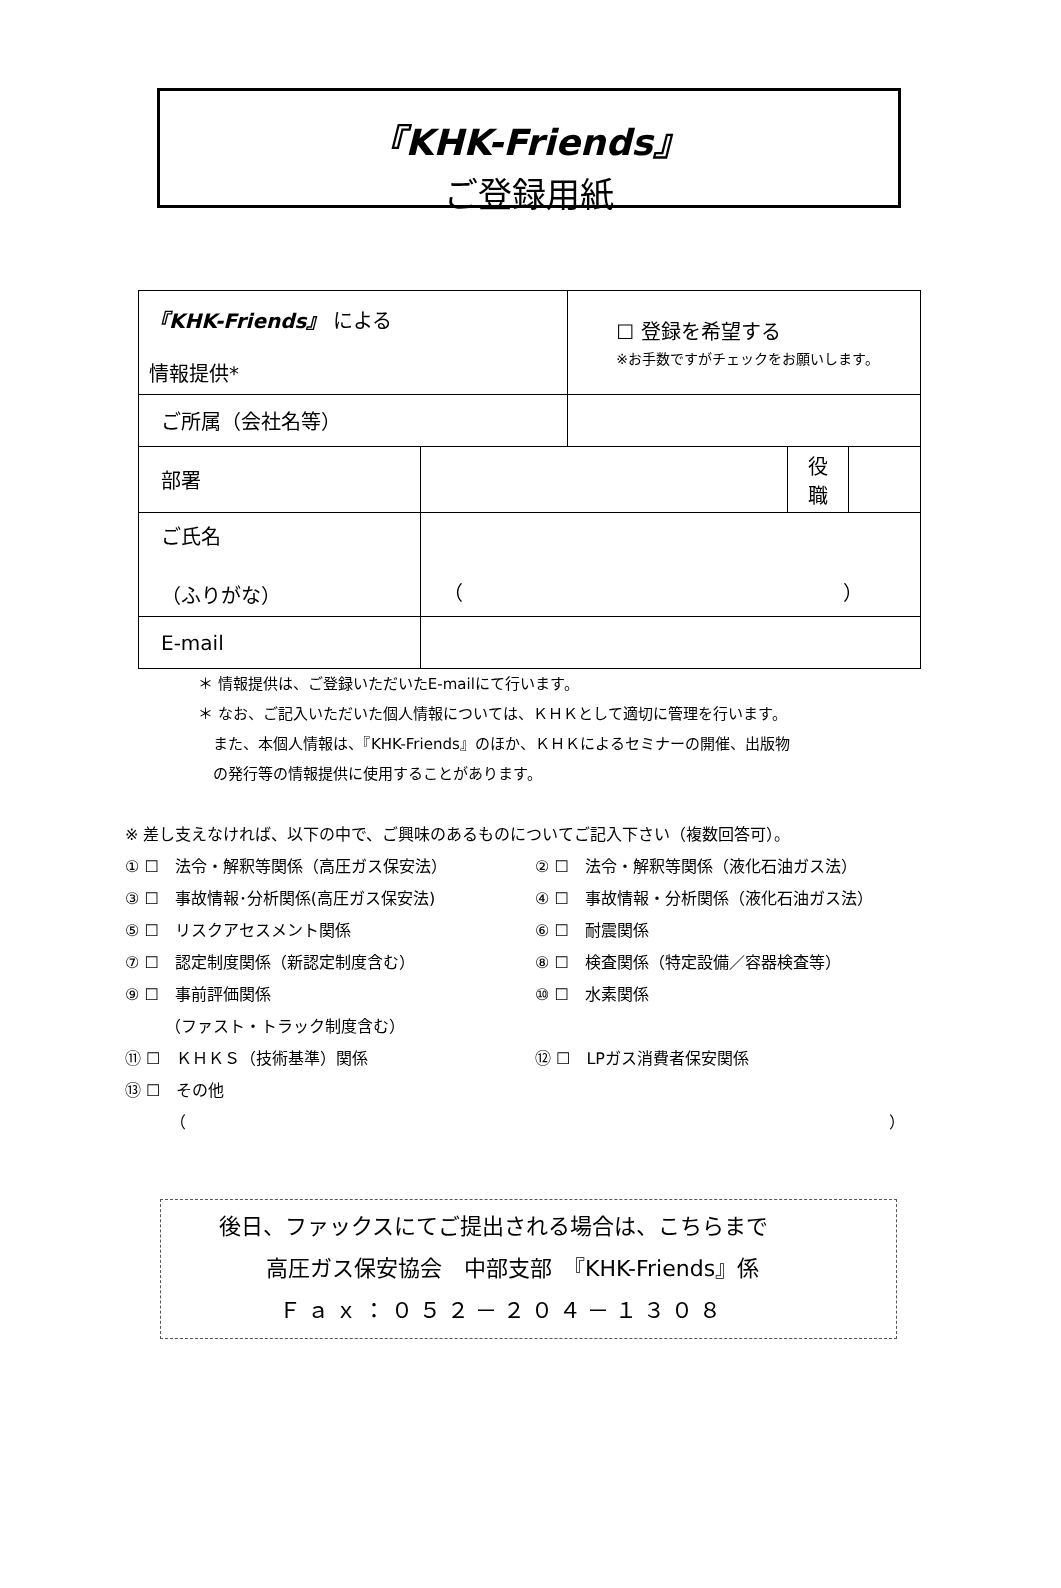『KHK-Friends』
ご登録用紙
| 『KHK-Friends』 による 情報提供* | | ☐ 登録を希望する ※お手数ですがチェックをお願いします。 | | |
| ご所属（会社名等） | | | | |
| 部署 | | | 役 職 | |
| ご氏名 （ふりがな） | （ ） | | | |
| E-mail | | | | |
＊ 情報提供は、ご登録いただいたE-mailにて行います。
＊ なお、ご記入いただいた個人情報については、ＫＨＫとして適切に管理を行います。
　また、本個人情報は、『KHK-Friends』のほか、ＫＨＫによるセミナーの開催、出版物
　の発行等の情報提供に使用することがあります。
※ 差し支えなければ、以下の中で、ご興味のあるものについてご記入下さい（複数回答可）。
① ☐　法令・解釈等関係（高圧ガス保安法）
② ☐　法令・解釈等関係（液化石油ガス法）
③ ☐　事故情報･分析関係(高圧ガス保安法)
④ ☐　事故情報・分析関係（液化石油ガス法）
⑤ ☐　リスクアセスメント関係
⑥ ☐　耐震関係
⑦ ☐　認定制度関係（新認定制度含む）
⑧ ☐　検査関係（特定設備／容器検査等）
⑨ ☐　事前評価関係
　　　（ファスト・トラック制度含む）
⑩ ☐　水素関係
⑪ ☐　ＫＨＫＳ（技術基準）関係
⑫ ☐　LPガス消費者保安関係
⑬ ☐　その他
（ ）
後日、ファックスにてご提出される場合は、こちらまで
高圧ガス保安協会　中部支部　『KHK-Friends』係
Ｆａｘ：０５２－２０４－１３０８